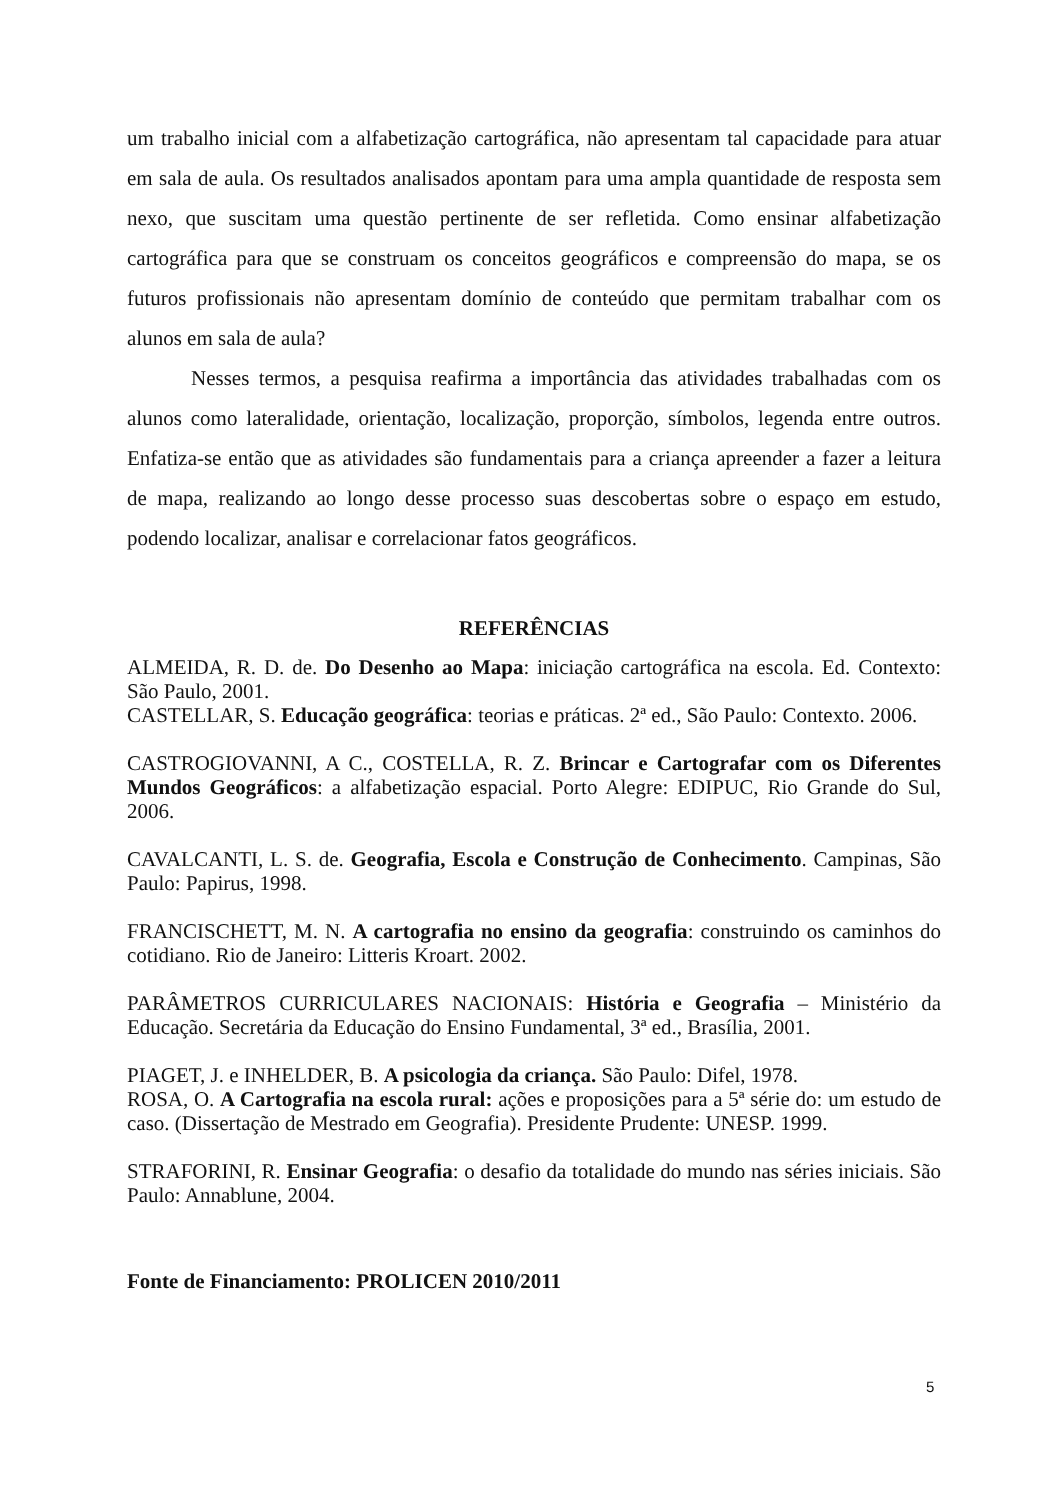um trabalho inicial com a alfabetização cartográfica, não apresentam tal capacidade para atuar em sala de aula. Os resultados analisados apontam para uma ampla quantidade de resposta sem nexo, que suscitam uma questão pertinente de ser refletida. Como ensinar alfabetização cartográfica para que se construam os conceitos geográficos e compreensão do mapa, se os futuros profissionais não apresentam domínio de conteúdo que permitam trabalhar com os alunos em sala de aula?
Nesses termos, a pesquisa reafirma a importância das atividades trabalhadas com os alunos como lateralidade, orientação, localização, proporção, símbolos, legenda entre outros. Enfatiza-se então que as atividades são fundamentais para a criança apreender a fazer a leitura de mapa, realizando ao longo desse processo suas descobertas sobre o espaço em estudo, podendo localizar, analisar e correlacionar fatos geográficos.
REFERÊNCIAS
ALMEIDA, R. D. de. Do Desenho ao Mapa: iniciação cartográfica na escola. Ed. Contexto: São Paulo, 2001.
CASTELLAR, S. Educação geográfica: teorias e práticas. 2ª ed., São Paulo: Contexto. 2006.
CASTROGIOVANNI, A C., COSTELLA, R. Z. Brincar e Cartografar com os Diferentes Mundos Geográficos: a alfabetização espacial. Porto Alegre: EDIPUC, Rio Grande do Sul, 2006.
CAVALCANTI, L. S. de. Geografia, Escola e Construção de Conhecimento. Campinas, São Paulo: Papirus, 1998.
FRANCISCHETT, M. N. A cartografia no ensino da geografia: construindo os caminhos do cotidiano. Rio de Janeiro: Litteris Kroart. 2002.
PARÂMETROS CURRICULARES NACIONAIS: História e Geografia – Ministério da Educação. Secretária da Educação do Ensino Fundamental, 3ª ed., Brasília, 2001.
PIAGET, J. e INHELDER, B. A psicologia da criança. São Paulo: Difel, 1978.
ROSA, O. A Cartografia na escola rural: ações e proposições para a 5ª série do: um estudo de caso. (Dissertação de Mestrado em Geografia). Presidente Prudente: UNESP. 1999.
STRAFORINI, R. Ensinar Geografia: o desafio da totalidade do mundo nas séries iniciais. São Paulo: Annablune, 2004.
Fonte de Financiamento: PROLICEN 2010/2011
5